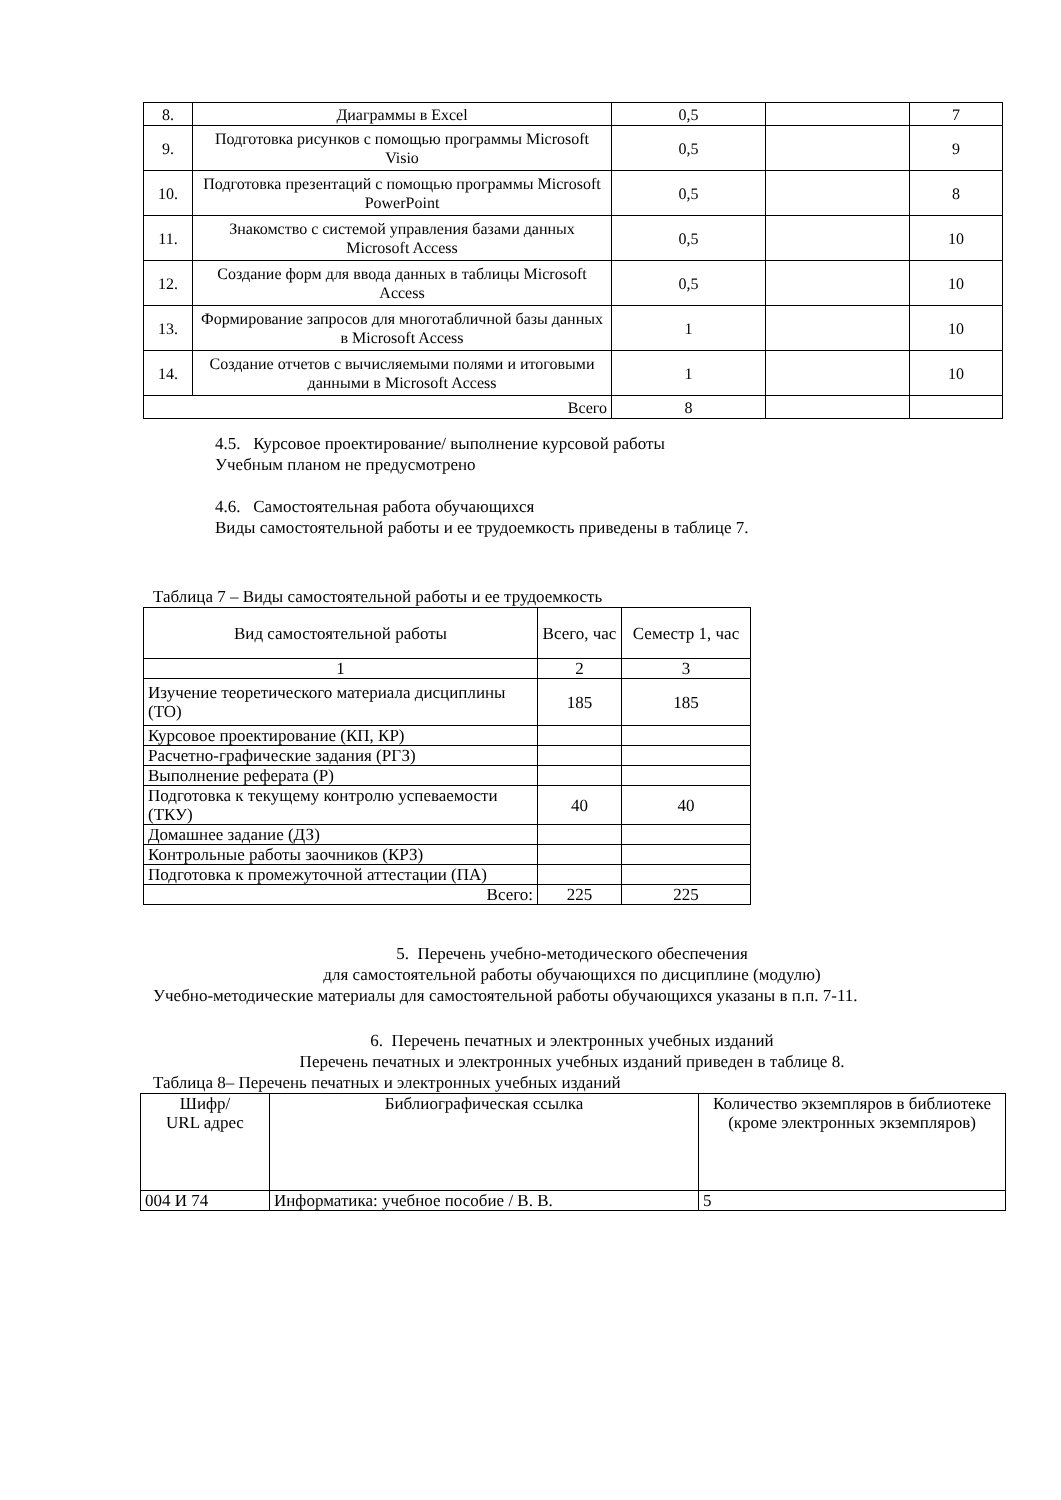| 8. | Диаграммы в Excel | 0,5 | | 7 |
| 9. | Подготовка рисунков с помощью программы Microsoft Visio | 0,5 | | 9 |
| 10. | Подготовка презентаций с помощью программы Microsoft PowerPoint | 0,5 | | 8 |
| 11. | Знакомство с системой управления базами данных Microsoft Access | 0,5 | | 10 |
| 12. | Создание форм для ввода данных в таблицы Microsoft Access | 0,5 | | 10 |
| 13. | Формирование запросов для многотабличной базы данных в Microsoft Access | 1 | | 10 |
| 14. | Создание отчетов с вычисляемыми полями и итоговыми данными в Microsoft Access | 1 | | 10 |
| Всего | | 8 | | |
4.5. Курсовое проектирование/ выполнение курсовой работы
Учебным планом не предусмотрено
4.6. Самостоятельная работа обучающихся
Виды самостоятельной работы и ее трудоемкость приведены в таблице 7.
Таблица 7 – Виды самостоятельной работы и ее трудоемкость
| Вид самостоятельной работы | Всего, час | Семестр 1, час |
| 1 | 2 | 3 |
| Изучение теоретического материала дисциплины (ТО) | 185 | 185 |
| Курсовое проектирование (КП, КР) | | |
| Расчетно-графические задания (РГЗ) | | |
| Выполнение реферата (Р) | | |
| Подготовка к текущему контролю успеваемости (ТКУ) | 40 | 40 |
| Домашнее задание (ДЗ) | | |
| Контрольные работы заочников (КРЗ) | | |
| Подготовка к промежуточной аттестации (ПА) | | |
| Всего: | 225 | 225 |
5. Перечень учебно-методического обеспечения
для самостоятельной работы обучающихся по дисциплине (модулю)
Учебно-методические материалы для самостоятельной работы обучающихся указаны в п.п. 7-11.
6. Перечень печатных и электронных учебных изданий
Перечень печатных и электронных учебных изданий приведен в таблице 8.
Таблица 8– Перечень печатных и электронных учебных изданий
| Шифр/ URL адрес | Библиографическая ссылка | Количество экземпляров в библиотеке (кроме электронных экземпляров) |
| 004 И 74 | Информатика: учебное пособие / В. В. | 5 |